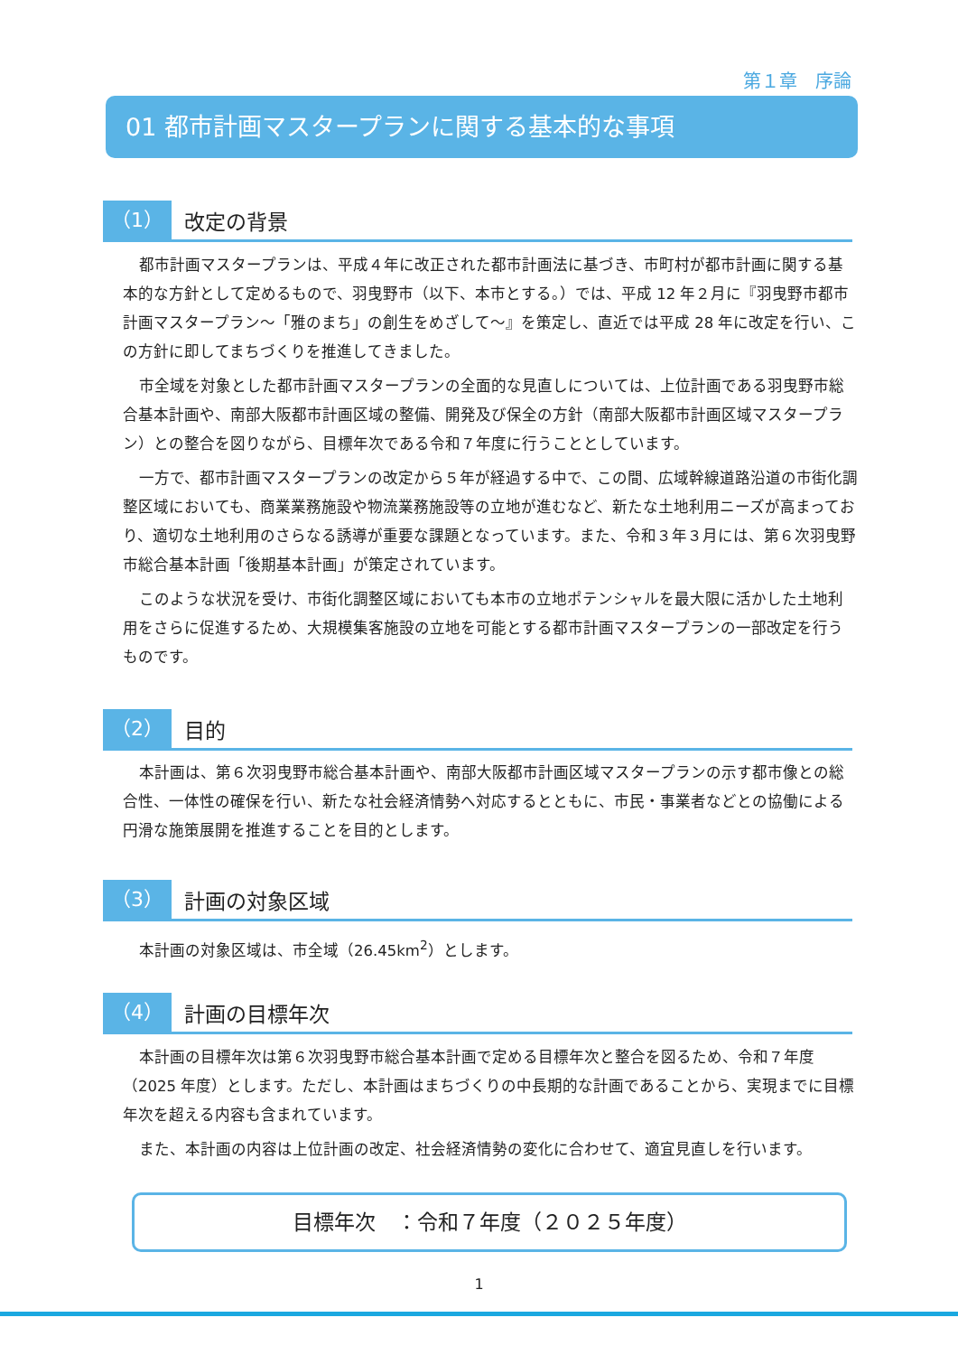第１章　序論
01 都市計画マスタープランに関する基本的な事項
（1）
改定の背景
都市計画マスタープランは、平成４年に改正された都市計画法に基づき、市町村が都市計画に関する基本的な方針として定めるもので、羽曳野市（以下、本市とする。）では、平成 12 年２月に『羽曳野市都市計画マスタープラン～「雅のまち」の創生をめざして～』を策定し、直近では平成 28 年に改定を行い、この方針に即してまちづくりを推進してきました。
市全域を対象とした都市計画マスタープランの全面的な見直しについては、上位計画である羽曳野市総合基本計画や、南部大阪都市計画区域の整備、開発及び保全の方針（南部大阪都市計画区域マスタープラン）との整合を図りながら、目標年次である令和７年度に行うこととしています。
一方で、都市計画マスタープランの改定から５年が経過する中で、この間、広域幹線道路沿道の市街化調整区域においても、商業業務施設や物流業務施設等の立地が進むなど、新たな土地利用ニーズが高まっており、適切な土地利用のさらなる誘導が重要な課題となっています。また、令和３年３月には、第６次羽曳野市総合基本計画「後期基本計画」が策定されています。
このような状況を受け、市街化調整区域においても本市の立地ポテンシャルを最大限に活かした土地利用をさらに促進するため、大規模集客施設の立地を可能とする都市計画マスタープランの一部改定を行うものです。
（2）
目的
本計画は、第６次羽曳野市総合基本計画や、南部大阪都市計画区域マスタープランの示す都市像との総合性、一体性の確保を行い、新たな社会経済情勢へ対応するとともに、市民・事業者などとの協働による円滑な施策展開を推進することを目的とします。
（3）
計画の対象区域
本計画の対象区域は、市全域（26.45km<sup>2</sup>）とします。
（4）
計画の目標年次
本計画の目標年次は第６次羽曳野市総合基本計画で定める目標年次と整合を図るため、令和７年度（2025 年度）とします。ただし、本計画はまちづくりの中長期的な計画であることから、実現までに目標年次を超える内容も含まれています。
また、本計画の内容は上位計画の改定、社会経済情勢の変化に合わせて、適宜見直しを行います。
目標年次　：令和７年度（２０２５年度）
1